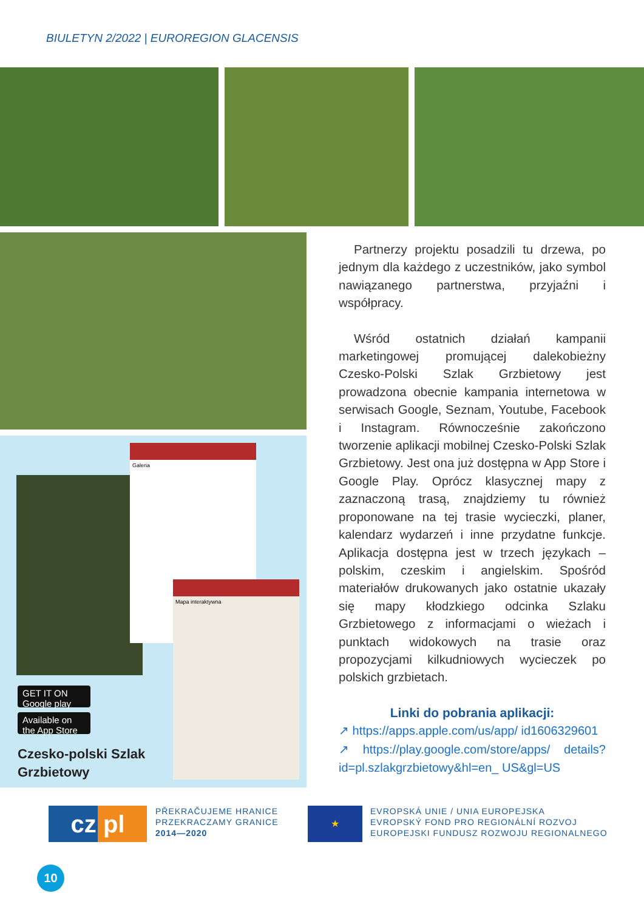BIULETYN 2/2022 | EUROREGION GLACENSIS
Galeria
Mapa interaktywna
GET IT ON Google play
Available on the App Store
Czesko-polski Szlak
Grzbietowy
Partnerzy projektu posadzili tu drzewa, po jednym dla każdego z uczestników, jako symbol nawiązanego partnerstwa, przyjaźni i współpracy.
Wśród ostatnich działań kampanii marketingowej promującej dalekobieżny Czesko-Polski Szlak Grzbietowy jest prowadzona obecnie kampania internetowa w serwisach Google, Seznam, Youtube, Facebook i Instagram. Równocześnie zakończono tworzenie aplikacji mobilnej Czesko-Polski Szlak Grzbietowy. Jest ona już dostępna w App Store i Google Play. Oprócz klasycznej mapy z zaznaczoną trasą, znajdziemy tu również proponowane na tej trasie wycieczki, planer, kalendarz wydarzeń i inne przydatne funkcje. Aplikacja dostępna jest w trzech językach – polskim, czeskim i angielskim. Spośród materiałów drukowanych jako ostatnie ukazały się mapy kłodzkiego odcinka Szlaku Grzbietowego z informacjami o wieżach i punktach widokowych na trasie oraz propozycjami kilkudniowych wycieczek po polskich grzbietach.
Linki do pobrania aplikacji:
↗ https://apps.apple.com/us/app/ id1606329601
↗ https://play.google.com/store/apps/ details?id=pl.szlakgrzbietowy&hl=en_ US&gl=US
cz pl
PŘEKRAČUJEME HRANICE
PRZEKRACZAMY GRANICE
2014—2020
★
EVROPSKÁ UNIE / UNIA EUROPEJSKA
EVROPSKÝ FOND PRO REGIONÁLNÍ ROZVOJ
EUROPEJSKI FUNDUSZ ROZWOJU REGIONALNEGO
10